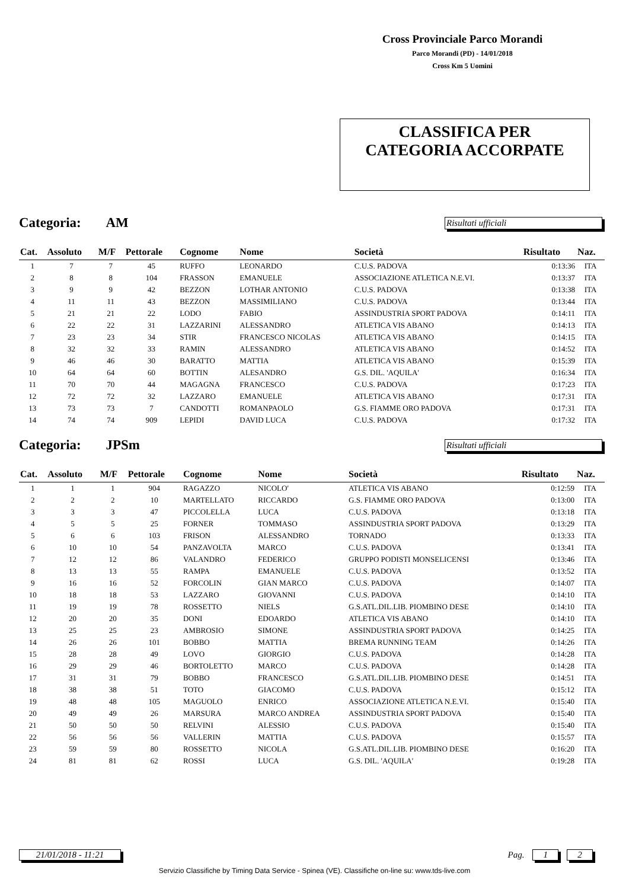Cross Provinciale Parco Morandi
Parco Morandi (PD) - 14/01/2018
Cross Km 5 Uomini
CLASSIFICA PER
CATEGORIA ACCORPATE
Categoria: AM
Risultati ufficiali
| Cat. | Assoluto | M/F | Pettorale | Cognome | Nome | Società | Risultato | Naz. |
| --- | --- | --- | --- | --- | --- | --- | --- | --- |
| 1 | 7 | 7 | 45 | RUFFO | LEONARDO | C.U.S. PADOVA | 0:13:36 | ITA |
| 2 | 8 | 8 | 104 | FRASSON | EMANUELE | ASSOCIAZIONE ATLETICA N.E.VI. | 0:13:37 | ITA |
| 3 | 9 | 9 | 42 | BEZZON | LOTHAR ANTONIO | C.U.S. PADOVA | 0:13:38 | ITA |
| 4 | 11 | 11 | 43 | BEZZON | MASSIMILIANO | C.U.S. PADOVA | 0:13:44 | ITA |
| 5 | 21 | 21 | 22 | LODO | FABIO | ASSINDUSTRIA SPORT PADOVA | 0:14:11 | ITA |
| 6 | 22 | 22 | 31 | LAZZARINI | ALESSANDRO | ATLETICA VIS ABANO | 0:14:13 | ITA |
| 7 | 23 | 23 | 34 | STIR | FRANCESCO NICOLAS | ATLETICA VIS ABANO | 0:14:15 | ITA |
| 8 | 32 | 32 | 33 | RAMIN | ALESSANDRO | ATLETICA VIS ABANO | 0:14:52 | ITA |
| 9 | 46 | 46 | 30 | BARATTO | MATTIA | ATLETICA VIS ABANO | 0:15:39 | ITA |
| 10 | 64 | 64 | 60 | BOTTIN | ALESANDRO | G.S. DIL. 'AQUILA' | 0:16:34 | ITA |
| 11 | 70 | 70 | 44 | MAGAGNA | FRANCESCO | C.U.S. PADOVA | 0:17:23 | ITA |
| 12 | 72 | 72 | 32 | LAZZARO | EMANUELE | ATLETICA VIS ABANO | 0:17:31 | ITA |
| 13 | 73 | 73 | 7 | CANDOTTI | ROMANPAOLO | G.S. FIAMME ORO PADOVA | 0:17:31 | ITA |
| 14 | 74 | 74 | 909 | LEPIDI | DAVID LUCA | C.U.S. PADOVA | 0:17:32 | ITA |
Categoria: JPSm
Risultati ufficiali
| Cat. | Assoluto | M/F | Pettorale | Cognome | Nome | Società | Risultato | Naz. |
| --- | --- | --- | --- | --- | --- | --- | --- | --- |
| 1 | 1 | 1 | 904 | RAGAZZO | NICOLO' | ATLETICA VIS ABANO | 0:12:59 | ITA |
| 2 | 2 | 2 | 10 | MARTELLATO | RICCARDO | G.S. FIAMME ORO PADOVA | 0:13:00 | ITA |
| 3 | 3 | 3 | 47 | PICCOLELLA | LUCA | C.U.S. PADOVA | 0:13:18 | ITA |
| 4 | 5 | 5 | 25 | FORNER | TOMMASO | ASSINDUSTRIA SPORT PADOVA | 0:13:29 | ITA |
| 5 | 6 | 6 | 103 | FRISON | ALESSANDRO | TORNADO | 0:13:33 | ITA |
| 6 | 10 | 10 | 54 | PANZAVOLTA | MARCO | C.U.S. PADOVA | 0:13:41 | ITA |
| 7 | 12 | 12 | 86 | VALANDRO | FEDERICO | GRUPPO PODISTI MONSELICENSI | 0:13:46 | ITA |
| 8 | 13 | 13 | 55 | RAMPA | EMANUELE | C.U.S. PADOVA | 0:13:52 | ITA |
| 9 | 16 | 16 | 52 | FORCOLIN | GIAN MARCO | C.U.S. PADOVA | 0:14:07 | ITA |
| 10 | 18 | 18 | 53 | LAZZARO | GIOVANNI | C.U.S. PADOVA | 0:14:10 | ITA |
| 11 | 19 | 19 | 78 | ROSSETTO | NIELS | G.S.ATL.DIL.LIB. PIOMBINO DESE | 0:14:10 | ITA |
| 12 | 20 | 20 | 35 | DONI | EDOARDO | ATLETICA VIS ABANO | 0:14:10 | ITA |
| 13 | 25 | 25 | 23 | AMBROSIO | SIMONE | ASSINDUSTRIA SPORT PADOVA | 0:14:25 | ITA |
| 14 | 26 | 26 | 101 | BOBBO | MATTIA | BREMA RUNNING TEAM | 0:14:26 | ITA |
| 15 | 28 | 28 | 49 | LOVO | GIORGIO | C.U.S. PADOVA | 0:14:28 | ITA |
| 16 | 29 | 29 | 46 | BORTOLETTO | MARCO | C.U.S. PADOVA | 0:14:28 | ITA |
| 17 | 31 | 31 | 79 | BOBBO | FRANCESCO | G.S.ATL.DIL.LIB. PIOMBINO DESE | 0:14:51 | ITA |
| 18 | 38 | 38 | 51 | TOTO | GIACOMO | C.U.S. PADOVA | 0:15:12 | ITA |
| 19 | 48 | 48 | 105 | MAGUOLO | ENRICO | ASSOCIAZIONE ATLETICA N.E.VI. | 0:15:40 | ITA |
| 20 | 49 | 49 | 26 | MARSURA | MARCO ANDREA | ASSINDUSTRIA SPORT PADOVA | 0:15:40 | ITA |
| 21 | 50 | 50 | 50 | RELVINI | ALESSIO | C.U.S. PADOVA | 0:15:40 | ITA |
| 22 | 56 | 56 | 56 | VALLERIN | MATTIA | C.U.S. PADOVA | 0:15:57 | ITA |
| 23 | 59 | 59 | 80 | ROSSETTO | NICOLA | G.S.ATL.DIL.LIB. PIOMBINO DESE | 0:16:20 | ITA |
| 24 | 81 | 81 | 62 | ROSSI | LUCA | G.S. DIL. 'AQUILA' | 0:19:28 | ITA |
21/01/2018 - 11:21
Pag. 1 2
Servizio Classifiche by Timing Data Service - Spinea (VE). Classifiche on-line su: www.tds-live.com